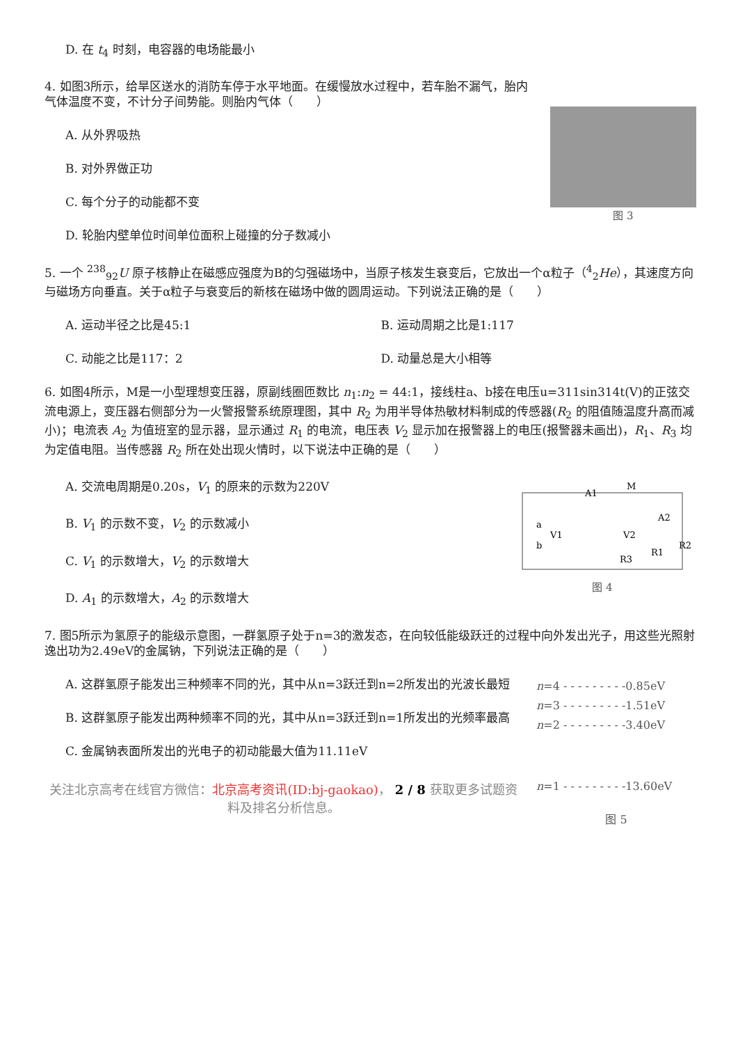D. 在 t<sub>4</sub> 时刻，电容器的电场能最小
图 3
4. 如图3所示，给旱区送水的消防车停于水平地面。在缓慢放水过程中，若车胎不漏气，胎内气体温度不变，不计分子间势能。则胎内气体（　　）
A. 从外界吸热
B. 对外界做正功
C. 每个分子的动能都不变
D. 轮胎内壁单位时间单位面积上碰撞的分子数减小
5. 一个 <sup>238</sup><sub>92</sub>U 原子核静止在磁感应强度为B的匀强磁场中，当原子核发生衰变后，它放出一个α粒子（<sup>4</sup><sub>2</sub>He），其速度方向与磁场方向垂直。关于α粒子与衰变后的新核在磁场中做的圆周运动。下列说法正确的是（　　）
A. 运动半径之比是45:1 B. 运动周期之比是1:117
C. 动能之比是117：2 D. 动量总是大小相等
6. 如图4所示，M是一小型理想变压器，原副线圈匝数比 n<sub>1</sub>:n<sub>2</sub> = 44:1，接线柱a、b接在电压u=311sin314t(V)的正弦交流电源上，变压器右侧部分为一火警报警系统原理图，其中 R<sub>2</sub> 为用半导体热敏材料制成的传感器(R<sub>2</sub> 的阻值随温度升高而减小)；电流表 A<sub>2</sub> 为值班室的显示器，显示通过 R<sub>1</sub> 的电流，电压表 V<sub>2</sub> 显示加在报警器上的电压(报警器未画出)，R<sub>1</sub>、R<sub>3</sub> 均为定值电阻。当传感器 R<sub>2</sub> 所在处出现火情时，以下说法中正确的是（　　）
a
b
A1
M
A2
V1
V2
R3
R1
R2
图 4
A. 交流电周期是0.20s，V<sub>1</sub> 的原来的示数为220V
B. V<sub>1</sub> 的示数不变，V<sub>2</sub> 的示数减小
C. V<sub>1</sub> 的示数增大，V<sub>2</sub> 的示数增大
D. A<sub>1</sub> 的示数增大，A<sub>2</sub> 的示数增大
7. 图5所示为氢原子的能级示意图，一群氢原子处于n=3的激发态，在向较低能级跃迁的过程中向外发出光子，用这些光照射逸出功为2.49eV的金属钠，下列说法正确的是（　　）
n=4 - - - - - - - - -0.85eV
n=3 - - - - - - - - -1.51eV
n=2 - - - - - - - - -3.40eV
n=1 - - - - - - - - -13.60eV
图 5
A. 这群氢原子能发出三种频率不同的光，其中从n=3跃迁到n=2所发出的光波长最短
B. 这群氢原子能发出两种频率不同的光，其中从n=3跃迁到n=1所发出的光频率最高
C. 金属钠表面所发出的光电子的初动能最大值为11.11eV
关注北京高考在线官方微信：北京高考资讯(ID:bj-gaokao)， 2 / 8 获取更多试题资料及排名分析信息。